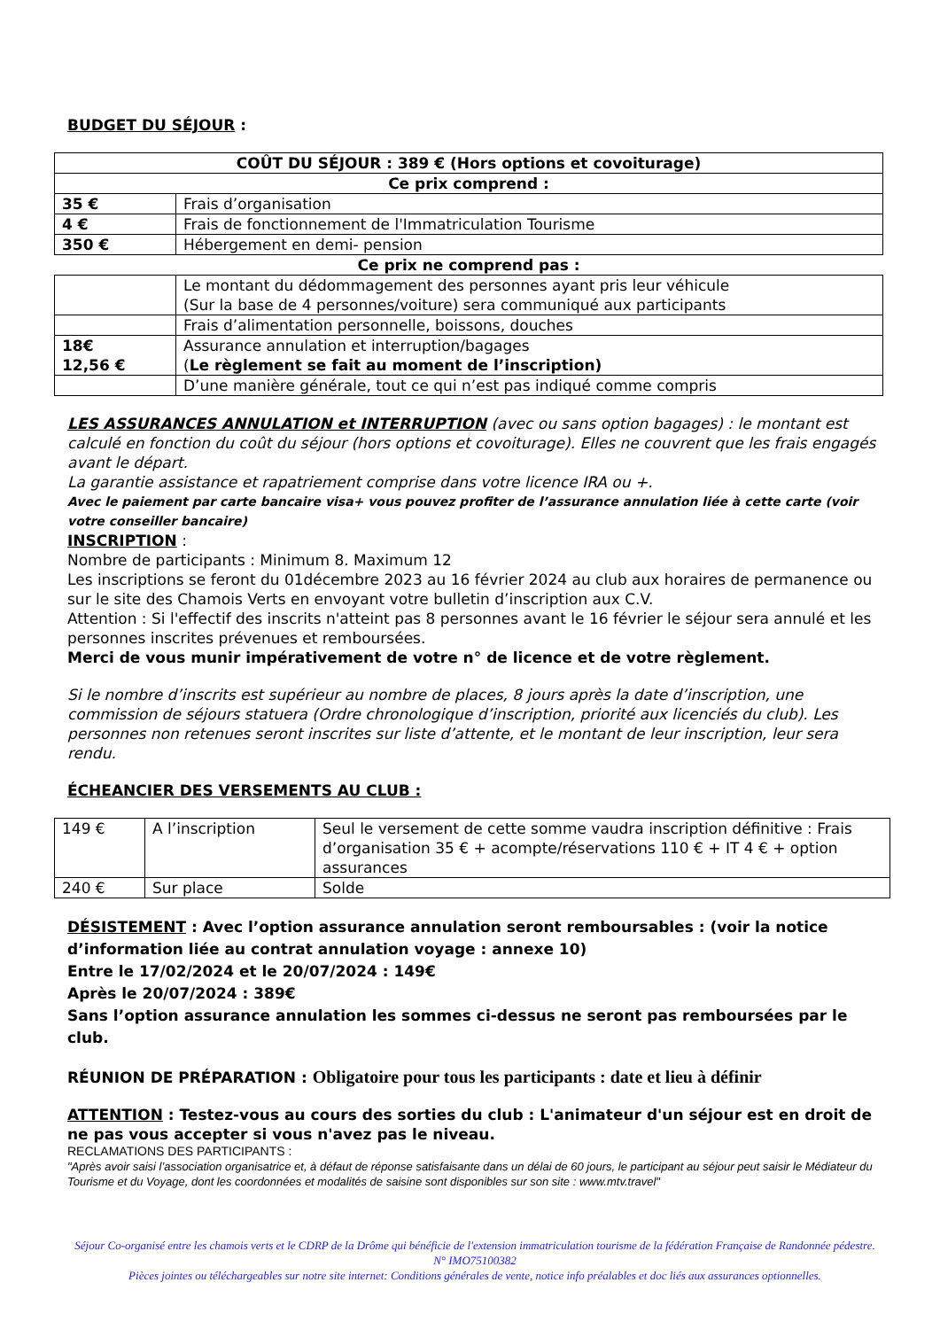BUDGET DU SÉJOUR :
| COÛT DU SÉJOUR : 389 € (Hors options et covoiturage) | |
| Ce prix comprend : | |
| 35 € | Frais d’organisation |
| 4 € | Frais de fonctionnement de l'Immatriculation Tourisme |
| 350 € | Hébergement en demi- pension |
| Ce prix ne comprend pas : | |
| | Le montant du dédommagement des personnes ayant pris leur véhicule (Sur la base de 4 personnes/voiture) sera communiqué aux participants |
| | Frais d’alimentation personnelle, boissons, douches |
| 18€ 12,56 € | Assurance annulation et interruption/bagages ( Le règlement se fait au moment de l’inscription) |
| | D’une manière générale, tout ce qui n’est pas indiqué comme compris |
LES ASSURANCES ANNULATION et INTERRUPTION (avec ou sans option bagages) : le montant est calculé en fonction du coût du séjour (hors options et covoiturage). Elles ne couvrent que les frais engagés avant le départ.
La garantie assistance et rapatriement comprise dans votre licence IRA ou +.
Avec le paiement par carte bancaire visa+ vous pouvez profiter de l’assurance annulation liée à cette carte (voir votre conseiller bancaire)
INSCRIPTION :
Nombre de participants : Minimum 8. Maximum 12
Les inscriptions se feront du 01décembre 2023 au 16 février 2024 au club aux horaires de permanence ou sur le site des Chamois Verts en envoyant votre bulletin d’inscription aux C.V.
Attention : Si l'effectif des inscrits n'atteint pas 8 personnes avant le 16 février le séjour sera annulé et les personnes inscrites prévenues et remboursées.
Merci de vous munir impérativement de votre n° de licence et de votre règlement.
Si le nombre d’inscrits est supérieur au nombre de places, 8 jours après la date d’inscription, une commission de séjours statuera (Ordre chronologique d’inscription, priorité aux licenciés du club). Les personnes non retenues seront inscrites sur liste d’attente, et le montant de leur inscription, leur sera rendu.
ÉCHEANCIER DES VERSEMENTS AU CLUB :
| 149 € | A l’inscription | Seul le versement de cette somme vaudra inscription définitive : Frais d’organisation 35 € + acompte/réservations 110 € + IT 4 € + option assurances |
| 240 € | Sur place | Solde |
DÉSISTEMENT : Avec l’option assurance annulation seront remboursables : (voir la notice d’information liée au contrat annulation voyage : annexe 10)
Entre le 17/02/2024 et le 20/07/2024 : 149€
Après le 20/07/2024 : 389€
Sans l’option assurance annulation les sommes ci-dessus ne seront pas remboursées par le club.
RÉUNION DE PRÉPARATION : Obligatoire pour tous les participants : date et lieu à définir
ATTENTION : Testez-vous au cours des sorties du club : L'animateur d'un séjour est en droit de ne pas vous accepter si vous n'avez pas le niveau.
RECLAMATIONS DES PARTICIPANTS :
"Après avoir saisi l’association organisatrice et, à défaut de réponse satisfaisante dans un délai de 60 jours, le participant au séjour peut saisir le Médiateur du Tourisme et du Voyage, dont les coordonnées et modalités de saisine sont disponibles sur son site : www.mtv.travel"
Séjour Co-organisé entre les chamois verts et le CDRP de la Drôme qui bénéficie de l'extension immatriculation tourisme de la fédération Française de Randonnée pédestre. N° IMO75100382
Pièces jointes ou téléchargeables sur notre site internet: Conditions générales de vente, notice info préalables et doc liés aux assurances optionnelles.